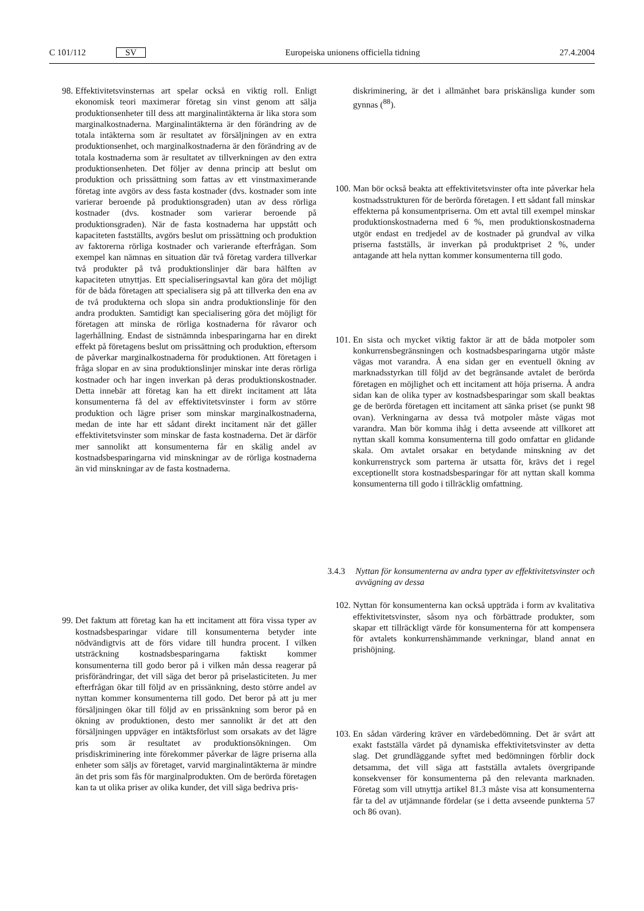C 101/112 SV Europeiska unionens officiella tidning 27.4.2004
98. Effektivitetsvinsternas art spelar också en viktig roll. Enligt ekonomisk teori maximerar företag sin vinst genom att sälja produktionsenheter till dess att marginalintäkterna är lika stora som marginalkostnaderna. Marginalintäkterna är den förändring av de totala intäkterna som är resultatet av försäljningen av en extra produktionsenhet, och marginalkostnaderna är den förändring av de totala kostnaderna som är resultatet av tillverkningen av den extra produktionsenheten. Det följer av denna princip att beslut om produktion och prissättning som fattas av ett vinstmaximerande företag inte avgörs av dess fasta kostnader (dvs. kostnader som inte varierar beroende på produktionsgraden) utan av dess rörliga kostnader (dvs. kostnader som varierar beroende på produktionsgraden). När de fasta kostnaderna har uppstått och kapaciteten fastställts, avgörs beslut om prissättning och produktion av faktorerna rörliga kostnader och varierande efterfrågan. Som exempel kan nämnas en situation där två företag vardera tillverkar två produkter på två produktionslinjer där bara hälften av kapaciteten utnyttjas. Ett specialiseringsavtal kan göra det möjligt för de båda företagen att specialisera sig på att tillverka den ena av de två produkterna och slopa sin andra produktionslinje för den andra produkten. Samtidigt kan specialisering göra det möjligt för företagen att minska de rörliga kostnaderna för råvaror och lagerhållning. Endast de sistnämnda inbesparingarna har en direkt effekt på företagens beslut om prissättning och produktion, eftersom de påverkar marginalkostnaderna för produktionen. Att företagen i fråga slopar en av sina produktionslinjer minskar inte deras rörliga kostnader och har ingen inverkan på deras produktionskostnader. Detta innebär att företag kan ha ett direkt incitament att låta konsumenterna få del av effektivitetsvinster i form av större produktion och lägre priser som minskar marginalkostnaderna, medan de inte har ett sådant direkt incitament när det gäller effektivitetsvinster som minskar de fasta kostnaderna. Det är därför mer sannolikt att konsumenterna får en skälig andel av kostnadsbesparingarna vid minskningar av de rörliga kostnaderna än vid minskningar av de fasta kostnaderna.
99. Det faktum att företag kan ha ett incitament att föra vissa typer av kostnadsbesparingar vidare till konsumenterna betyder inte nödvändigtvis att de förs vidare till hundra procent. I vilken utsträckning kostnadsbesparingarna faktiskt kommer konsumenterna till godo beror på i vilken mån dessa reagerar på prisförändringar, det vill säga det beror på priselasticiteten. Ju mer efterfrågan ökar till följd av en prissänkning, desto större andel av nyttan kommer konsumenterna till godo. Det beror på att ju mer försäljningen ökar till följd av en prissänkning som beror på en ökning av produktionen, desto mer sannolikt är det att den försäljningen uppväger en intäktsförlust som orsakats av det lägre pris som är resultatet av produktionsökningen. Om prisdiskriminering inte förekommer påverkar de lägre priserna alla enheter som säljs av företaget, varvid marginalintäkterna är mindre än det pris som fås för marginalprodukten. Om de berörda företagen kan ta ut olika priser av olika kunder, det vill säga bedriva pris-
diskriminering, är det i allmänhet bara priskänsliga kunder som gynnas (<sup>88</sup>).
100. Man bör också beakta att effektivitetsvinster ofta inte påverkar hela kostnadsstrukturen för de berörda företagen. I ett sådant fall minskar effekterna på konsumentpriserna. Om ett avtal till exempel minskar produktionskostnaderna med 6 %, men produktionskostnaderna utgör endast en tredjedel av de kostnader på grundval av vilka priserna fastställs, är inverkan på produktpriset 2 %, under antagande att hela nyttan kommer konsumenterna till godo.
101. En sista och mycket viktig faktor är att de båda motpoler som konkurrensbegränsningen och kostnadsbesparingarna utgör måste vägas mot varandra. Å ena sidan ger en eventuell ökning av marknadsstyrkan till följd av det begränsande avtalet de berörda företagen en möjlighet och ett incitament att höja priserna. Å andra sidan kan de olika typer av kostnadsbesparingar som skall beaktas ge de berörda företagen ett incitament att sänka priset (se punkt 98 ovan). Verkningarna av dessa två motpoler måste vägas mot varandra. Man bör komma ihåg i detta avseende att villkoret att nyttan skall komma konsumenterna till godo omfattar en glidande skala. Om avtalet orsakar en betydande minskning av det konkurrenstryck som parterna är utsatta för, krävs det i regel exceptionellt stora kostnadsbesparingar för att nyttan skall komma konsumenterna till godo i tillräcklig omfattning.
3.4.3 Nyttan för konsumenterna av andra typer av effektivitetsvinster och avvägning av dessa
102. Nyttan för konsumenterna kan också uppträda i form av kvalitativa effektivitetsvinster, såsom nya och förbättrade produkter, som skapar ett tillräckligt värde för konsumenterna för att kompensera för avtalets konkurrenshämmande verkningar, bland annat en prishöjning.
103. En sådan värdering kräver en värdebedömning. Det är svårt att exakt fastställa värdet på dynamiska effektivitetsvinster av detta slag. Det grundläggande syftet med bedömningen förblir dock detsamma, det vill säga att fastställa avtalets övergripande konsekvenser för konsumenterna på den relevanta marknaden. Företag som vill utnyttja artikel 81.3 måste visa att konsumenterna får ta del av utjämnande fördelar (se i detta avseende punkterna 57 och 86 ovan).